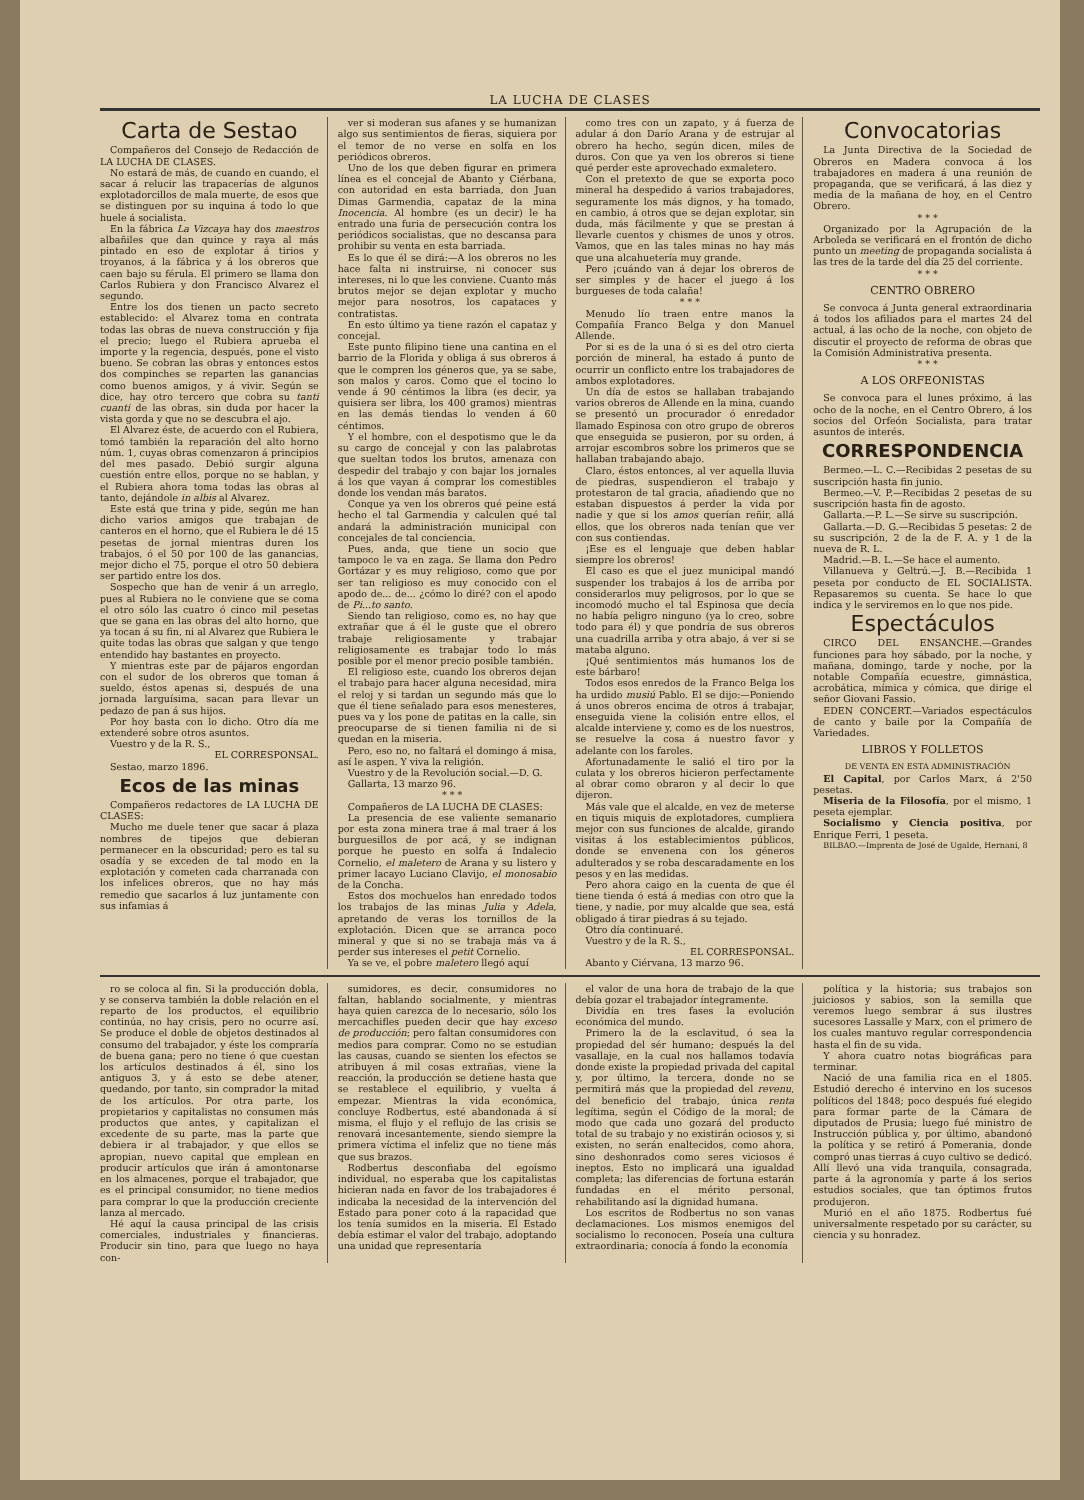LA LUCHA DE CLASES
Carta de Sestao
Compañeros del Consejo de Redacción de LA LUCHA DE CLASES.
No estará de más, de cuando en cuando, el sacar á relucir las trapacerías de algunos explotadorcillos de mala muerte, de esos que se distinguen por su inquina á todo lo que huele á socialista.
En la fábrica La Vizcaya hay dos maestros albañiles que dan quince y raya al más pintado en eso de explotar á tirios y troyanos, á la fábrica y á los obreros que caen bajo su férula. El primero se llama don Carlos Rubiera y don Francisco Alvarez el segundo.
Entre los dos tienen un pacto secreto establecido: el Alvarez toma en contrata todas las obras de nueva construcción y fija el precio; luego el Rubiera aprueba el importe y la regencia, después, pone el visto bueno. Se cobran las obras y entonces estos dos compinches se reparten las ganancias como buenos amigos, y á vivir. Según se dice, hay otro tercero que cobra su tanti cuanti de las obras, sin duda por hacer la vista gorda y que no se descubra el ajo.
El Alvarez éste, de acuerdo con el Rubiera, tomó también la reparación del alto horno núm. 1, cuyas obras comenzaron á principios del mes pasado. Debió surgir alguna cuestión entre ellos, porque no se hablan, y el Rubiera ahora toma todas las obras al tanto, dejándole in albis al Alvarez.
Este está que trina y pide, según me han dicho varios amigos que trabajan de canteros en el horno, que el Rubiera le dé 15 pesetas de jornal mientras duren los trabajos, ó el 50 por 100 de las ganancias, mejor dicho el 75, porque el otro 50 debiera ser partido entre los dos.
Sospecho que han de venir á un arreglo, pues al Rubiera no le conviene que se coma el otro sólo las cuatro ó cinco mil pesetas que se gana en las obras del alto horno, que ya tocan á su fin, ni al Alvarez que Rubiera le quite todas las obras que salgan y que tengo entendido hay bastantes en proyecto.
Y mientras este par de pájaros engordan con el sudor de los obreros que toman á sueldo, éstos apenas si, después de una jornada larguísima, sacan para llevar un pedazo de pan á sus hijos.
Por hoy basta con lo dicho. Otro día me extenderé sobre otros asuntos.
Vuestro y de la R. S.,
EL CORRESPONSAL.
Sestao, marzo 1896.
Ecos de las minas
Compañeros redactores de LA LUCHA DE CLASES:
Mucho me duele tener que sacar á plaza nombres de tipejos que debieran permanecer en la obscuridad; pero es tal su osadía y se exceden de tal modo en la explotación y cometen cada charranada con los infelices obreros, que no hay más remedio que sacarlos á luz juntamente con sus infamias á
ver si moderan sus afanes y se humanizan algo sus sentimientos de fieras, siquiera por el temor de no verse en solfa en los periódicos obreros.
Uno de los que deben figurar en primera línea es el concejal de Abanto y Ciérbana, con autoridad en esta barriada, don Juan Dimas Garmendia, capataz de la mina Inocencia. Al hombre (es un decir) le ha entrado una furia de persecución contra los periódicos socialistas, que no descansa para prohibir su venta en esta barriada.
Es lo que él se dirá:—A los obreros no les hace falta ni instruirse, ni conocer sus intereses, ni lo que les conviene. Cuanto más brutos mejor se dejan explotar y mucho mejor para nosotros, los capataces y contratistas.
En esto último ya tiene razón el capataz y concejal.
Este punto filipino tiene una cantina en el barrio de la Florida y obliga á sus obreros á que le compren los géneros que, ya se sabe, son malos y caros. Como que el tocino lo vende á 90 céntimos la libra (es decir, ya quisiera ser libra, los 400 gramos) mientras en las demás tiendas lo venden á 60 céntimos.
Y el hombre, con el despotismo que le da su cargo de concejal y con las palabrotas que sueltan todos los brutos, amenaza con despedir del trabajo y con bajar los jornales á los que vayan á comprar los comestibles donde los vendan más baratos.
Conque ya ven los obreros qué peine está hecho el tal Garmendia y calculen qué tal andará la administración municipal con concejales de tal conciencia.
Pues, anda, que tiene un socio que tampoco le va en zaga. Se llama don Pedro Gortázar y es muy religioso, como que por ser tan religioso es muy conocido con el apodo de... de... ¿cómo lo diré? con el apodo de Pi...to santo.
Siendo tan religioso, como es, no hay que extrañar que á él le guste que el obrero trabaje religiosamente y trabajar religiosamente es trabajar todo lo más posible por el menor precio posible también.
El religioso este, cuando los obreros dejan el trabajo para hacer alguna necesidad, mira el reloj y si tardan un segundo más que lo que él tiene señalado para esos menesteres, pues va y los pone de patitas en la calle, sin preocuparse de si tienen familia ni de si quedan en la miseria.
Pero, eso no, no faltará el domingo á misa, así le aspen. Y viva la religión.
Vuestro y de la Revolución social.—D. G.
Gallarta, 13 marzo 96.
* * *
Compañeros de LA LUCHA DE CLASES:
La presencia de ese valiente semanario por esta zona minera trae á mal traer á los burguesillos de por acá, y se indignan porque he puesto en solfa á Indalecio Cornelio, el maletero de Arana y su listero y primer lacayo Luciano Clavijo, el monosabio de la Concha.
Estos dos mochuelos han enredado todos los trabajos de las minas Julia y Adela, apretando de veras los tornillos de la explotación. Dicen que se arranca poco mineral y que si no se trabaja más va á perder sus intereses el petit Cornelio.
Ya se ve, el pobre maletero llegó aquí
como tres con un zapato, y á fuerza de adular á don Darío Arana y de estrujar al obrero ha hecho, según dicen, miles de duros. Con que ya ven los obreros si tiene qué perder este aprovechado exmaletero.
Con el pretexto de que se exporta poco mineral ha despedido á varios trabajadores, seguramente los más dignos, y ha tomado, en cambio, á otros que se dejan explotar, sin duda, más fácilmente y que se prestan á llevarle cuentos y chismes de unos y otros. Vamos, que en las tales minas no hay más que una alcahuetería muy grande.
Pero ¡cuándo van á dejar los obreros de ser simples y de hacer el juego á los burgueses de toda calaña!
* * *
Menudo lío traen entre manos la Compañía Franco Belga y don Manuel Allende.
Por si es de la una ó si es del otro cierta porción de mineral, ha estado á punto de ocurrir un conflicto entre los trabajadores de ambos explotadores.
Un día de estos se hallaban trabajando varios obreros de Allende en la mina, cuando se presentó un procurador ó enredador llamado Espinosa con otro grupo de obreros que enseguida se pusieron, por su orden, á arrojar escombros sobre los primeros que se hallaban trabajando abajo.
Claro, éstos entonces, al ver aquella lluvia de piedras, suspendieron el trabajo y protestaron de tal gracia, añadiendo que no estaban dispuestos á perder la vida por nadie y que si los amos querían reñir, allá ellos, que los obreros nada tenían que ver con sus contiendas.
¡Ese es el lenguaje que deben hablar siempre los obreros!
El caso es que el juez municipal mandó suspender los trabajos á los de arriba por considerarlos muy peligrosos, por lo que se incomodó mucho el tal Espinosa que decía no había peligro ninguno (ya lo creo, sobre todo para él) y que pondría de sus obreros una cuadrilla arriba y otra abajo, á ver si se mataba alguno.
¡Qué sentimientos más humanos los de este bárbaro!
Todos esos enredos de la Franco Belga los ha urdido musiú Pablo. El se dijo:—Poniendo á unos obreros encima de otros á trabajar, enseguida viene la colisión entre ellos, el alcalde interviene y, como es de los nuestros, se resuelve la cosa á nuestro favor y adelante con los faroles.
Afortunadamente le salió el tiro por la culata y los obreros hicieron perfectamente al obrar como obraron y al decir lo que dijeron.
Más vale que el alcalde, en vez de meterse en tiquis miquis de explotadores, cumpliera mejor con sus funciones de alcalde, girando visitas á los establecimientos públicos, donde se envenena con los géneros adulterados y se roba descaradamente en los pesos y en las medidas.
Pero ahora caigo en la cuenta de que él tiene tienda ó está á medias con otro que la tiene, y nadie, por muy alcalde que sea, está obligado á tirar piedras á su tejado.
Otro día continuaré.
Vuestro y de la R. S.,
EL CORRESPONSAL.
Abanto y Ciérvana, 13 marzo 96.
Convocatorias
La Junta Directiva de la Sociedad de Obreros en Madera convoca á los trabajadores en madera á una reunión de propaganda, que se verificará, á las diez y media de la mañana de hoy, en el Centro Obrero.
* * *
Organizado por la Agrupación de la Arboleda se verificará en el frontón de dicho punto un meeting de propaganda socialista á las tres de la tarde del día 25 del corriente.
* * *
CENTRO OBRERO
Se convoca á Junta general extraordinaria á todos los afiliados para el martes 24 del actual, á las ocho de la noche, con objeto de discutir el proyecto de reforma de obras que la Comisión Administrativa presenta.
* * *
A LOS ORFEONISTAS
Se convoca para el lunes próximo, á las ocho de la noche, en el Centro Obrero, á los socios del Orfeón Socialista, para tratar asuntos de interés.
CORRESPONDENCIA
Bermeo.—L. C.—Recibidas 2 pesetas de su suscripción hasta fin junio.
Bermeo.—V. P.—Recibidas 2 pesetas de su suscripción hasta fin de agosto.
Gallarta.—P. L.—Se sirve su suscripción.
Gallarta.—D. G.—Recibidas 5 pesetas: 2 de su suscripción, 2 de la de F. A. y 1 de la nueva de R. L.
Madrid.—B. L.—Se hace el aumento.
Villanueva y Geltrú.—J. B.—Recibida 1 peseta por conducto de EL SOCIALISTA. Repasaremos su cuenta. Se hace lo que indica y le serviremos en lo que nos pide.
Espectáculos
CIRCO DEL ENSANCHE.—Grandes funciones para hoy sábado, por la noche, y mañana, domingo, tarde y noche, por la notable Compañía ecuestre, gimnástica, acrobática, mímica y cómica, que dirige el señor Giovani Fassio.
EDEN CONCERT.—Variados espectáculos de canto y baile por la Compañía de Variedades.
LIBROS Y FOLLETOS
DE VENTA EN ESTA ADMINISTRACIÓN
El Capital, por Carlos Marx, á 2'50 pesetas.
Miseria de la Filosofía, por el mismo, 1 peseta ejemplar.
Socialismo y Ciencia positiva, por Enrique Ferri, 1 peseta.
BILBAO.—Imprenta de José de Ugalde, Hernani, 8
ro se coloca al fin. Si la producción dobla, y se conserva también la doble relación en el reparto de los productos, el equilibrio continúa, no hay crisis, pero no ocurre así. Se produce el doble de objetos destinados al consumo del trabajador, y éste los compraría de buena gana; pero no tiene ó que cuestan los artículos destinados á él, sino los antiguos 3, y á esto se debe atener, quedando, por tanto, sin comprador la mitad de los artículos. Por otra parte, los propietarios y capitalistas no consumen más productos que antes, y capitalizan el excedente de su parte, mas la parte que debiera ir al trabajador, y que ellos se apropian, nuevo capital que emplean en producir artículos que irán á amontonarse en los almacenes, porque el trabajador, que es el principal consumidor, no tiene medios para comprar lo que la producción creciente lanza al mercado.
Hé aquí la causa principal de las crisis comerciales, industriales y financieras. Producir sin tino, para que luego no haya con-
sumidores, es decir, consumidores no faltan, hablando socialmente, y mientras haya quien carezca de lo necesario, sólo los mercachifles pueden decir que hay exceso de producción; pero faltan consumidores con medios para comprar. Como no se estudian las causas, cuando se sienten los efectos se atribuyen á mil cosas extrañas, viene la reacción, la producción se detiene hasta que se restablece el equilibrio, y vuelta á empezar. Mientras la vida económica, concluye Rodbertus, esté abandonada á sí misma, el flujo y el reflujo de las crisis se renovará incesantemente, siendo siempre la primera víctima el infeliz que no tiene más que sus brazos.
Rodbertus desconfiaba del egoísmo individual, no esperaba que los capitalistas hicieran nada en favor de los trabajadores é indicaba la necesidad de la intervención del Estado para poner coto á la rapacidad que los tenía sumidos en la miseria. El Estado debía estimar el valor del trabajo, adoptando una unidad que representaría
el valor de una hora de trabajo de la que debía gozar el trabajador íntegramente.
Dividía en tres fases la evolución económica del mundo.
Primero la de la esclavitud, ó sea la propiedad del sér humano; después la del vasallaje, en la cual nos hallamos todavía donde existe la propiedad privada del capital y, por último, la tercera, donde no se permitirá más que la propiedad del revenu, del beneficio del trabajo, única renta legítima, según el Código de la moral; de modo que cada uno gozará del producto total de su trabajo y no existirán ociosos y, si existen, no serán enaltecidos, como ahora, sino deshonrados como seres viciosos é ineptos. Esto no implicará una igualdad completa; las diferencias de fortuna estarán fundadas en el mérito personal, rehabilitando así la dignidad humana.
Los escritos de Rodbertus no son vanas declamaciones. Los mismos enemigos del socialismo lo reconocen. Poseía una cultura extraordinaria; conocía á fondo la economía
política y la historia; sus trabajos son juiciosos y sabios, son la semilla que veremos luego sembrar á sus ilustres sucesores Lassalle y Marx, con el primero de los cuales mantuvo regular correspondencia hasta el fin de su vida.
Y ahora cuatro notas biográficas para terminar.
Nació de una familia rica en el 1805. Estudió derecho é intervino en los sucesos políticos del 1848; poco después fué elegido para formar parte de la Cámara de diputados de Prusia; luego fué ministro de Instrucción pública y, por último, abandonó la política y se retiró á Pomerania, donde compró unas tierras á cuyo cultivo se dedicó. Allí llevó una vida tranquila, consagrada, parte á la agronomía y parte á los serios estudios sociales, que tan óptimos frutos produjeron.
Murió en el año 1875. Rodbertus fué universalmente respetado por su carácter, su ciencia y su honradez.